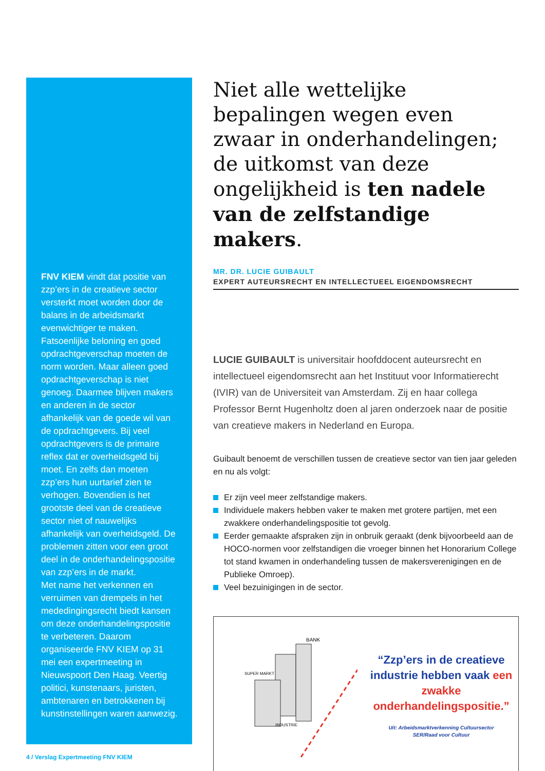FNV KIEM vindt dat positie van zzp’ers in de creatieve sector versterkt moet worden door de balans in de arbeidsmarkt evenwichtiger te maken. Fatsoenlijke beloning en goed opdrachtgeverschap moeten de norm worden. Maar alleen goed opdrachtgeverschap is niet genoeg. Daarmee blijven makers en anderen in de sector afhankelijk van de goede wil van de opdrachtgevers. Bij veel opdrachtgevers is de primaire reflex dat er overheidsgeld bij moet. En zelfs dan moeten zzp’ers hun uurtarief zien te verhogen. Bovendien is het grootste deel van de creatieve sector niet of nauwelijks afhankelijk van overheidsgeld. De problemen zitten voor een groot deel in de onderhandelingspositie van zzp’ers in de markt.
Met name het verkennen en verruimen van drempels in het mededingingsrecht biedt kansen om deze onderhandelingspositie te verbeteren. Daarom organiseerde FNV KIEM op 31 mei een expertmeeting in Nieuwspoort Den Haag. Veertig politici, kunstenaars, juristen, ambtenaren en betrokkenen bij kunstinstellingen waren aanwezig.
Niet alle wettelijke bepalingen wegen even zwaar in onderhandelingen; de uitkomst van deze ongelijkheid is ten nadele van de zelfstandige makers.
MR. DR. LUCIE GUIBAULT
EXPERT AUTEURSRECHT EN INTELLECTUEEL EIGENDOMSRECHT
LUCIE GUIBAULT is universitair hoofddocent auteursrecht en intellectueel eigendomsrecht aan het Instituut voor Informatierecht (IVIR) van de Universiteit van Amsterdam. Zij en haar collega Professor Bernt Hugenholtz doen al jaren onderzoek naar de positie van creatieve makers in Nederland en Europa.
Guibault benoemt de verschillen tussen de creatieve sector van tien jaar geleden en nu als volgt:
Er zijn veel meer zelfstandige makers.
Individuele makers hebben vaker te maken met grotere partijen, met een zwakkere onderhandelingspositie tot gevolg.
Eerder gemaakte afspraken zijn in onbruik geraakt (denk bijvoorbeeld aan de HOCO-normen voor zelfstandigen die vroeger binnen het Honorarium College tot stand kwamen in onderhandeling tussen de makersverenigingen en de Publieke Omroep).
Veel bezuinigingen in de sector.
BANK
SUPER MARKT
INDUSTRIE
“Zzp’ers in de creatieve industrie hebben vaak een zwakke onderhandelingspositie.”
Uit: Arbeidsmarktverkenning Cultuursector
SER/Raad voor Cultuur
4 / Verslag Expertmeeting FNV KIEM